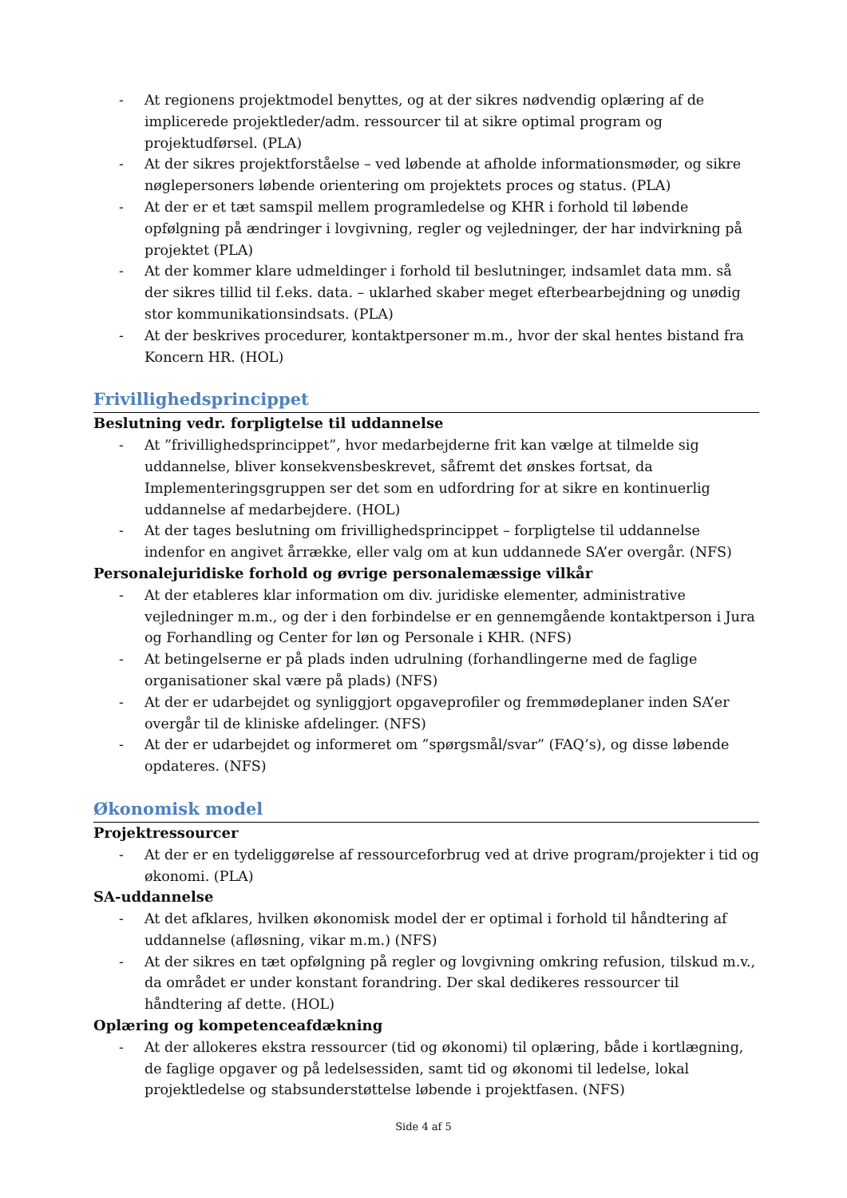- At regionens projektmodel benyttes, og at der sikres nødvendig oplæring af de implicerede projektleder/adm. ressourcer til at sikre optimal program og projektudførsel. (PLA)
- At der sikres projektforståelse – ved løbende at afholde informationsmøder, og sikre nøglepersoners løbende orientering om projektets proces og status. (PLA)
- At der er et tæt samspil mellem programledelse og KHR i forhold til løbende opfølgning på ændringer i lovgivning, regler og vejledninger, der har indvirkning på projektet (PLA)
- At der kommer klare udmeldinger i forhold til beslutninger, indsamlet data mm. så der sikres tillid til f.eks. data. – uklarhed skaber meget efterbearbejdning og unødig stor kommunikationsindsats. (PLA)
- At der beskrives procedurer, kontaktpersoner m.m., hvor der skal hentes bistand fra Koncern HR. (HOL)
Frivillighedsprincippet
Beslutning vedr. forpligtelse til uddannelse
- At ”frivillighedsprincippet”, hvor medarbejderne frit kan vælge at tilmelde sig uddannelse, bliver konsekvensbeskrevet, såfremt det ønskes fortsat, da Implementeringsgruppen ser det som en udfordring for at sikre en kontinuerlig uddannelse af medarbejdere. (HOL)
- At der tages beslutning om frivillighedsprincippet – forpligtelse til uddannelse indenfor en angivet årrække, eller valg om at kun uddannede SA’er overgår. (NFS)
Personalejuridiske forhold og øvrige personalemæssige vilkår
- At der etableres klar information om div. juridiske elementer, administrative vejledninger m.m., og der i den forbindelse er en gennemgående kontaktperson i Jura og Forhandling og Center for løn og Personale i KHR. (NFS)
- At betingelserne er på plads inden udrulning (forhandlingerne med de faglige organisationer skal være på plads) (NFS)
- At der er udarbejdet og synliggjort opgaveprofiler og fremmødeplaner inden SA’er overgår til de kliniske afdelinger. (NFS)
- At der er udarbejdet og informeret om ”spørgsmål/svar” (FAQ’s), og disse løbende opdateres. (NFS)
Økonomisk model
Projektressourcer
- At der er en tydeliggørelse af ressourceforbrug ved at drive program/projekter i tid og økonomi. (PLA)
SA-uddannelse
- At det afklares, hvilken økonomisk model der er optimal i forhold til håndtering af uddannelse (afløsning, vikar m.m.) (NFS)
- At der sikres en tæt opfølgning på regler og lovgivning omkring refusion, tilskud m.v., da området er under konstant forandring. Der skal dedikeres ressourcer til håndtering af dette. (HOL)
Oplæring og kompetenceafdækning
- At der allokeres ekstra ressourcer (tid og økonomi) til oplæring, både i kortlægning, de faglige opgaver og på ledelsessiden, samt tid og økonomi til ledelse, lokal projektledelse og stabsunderstøttelse løbende i projektfasen. (NFS)
Side 4 af 5